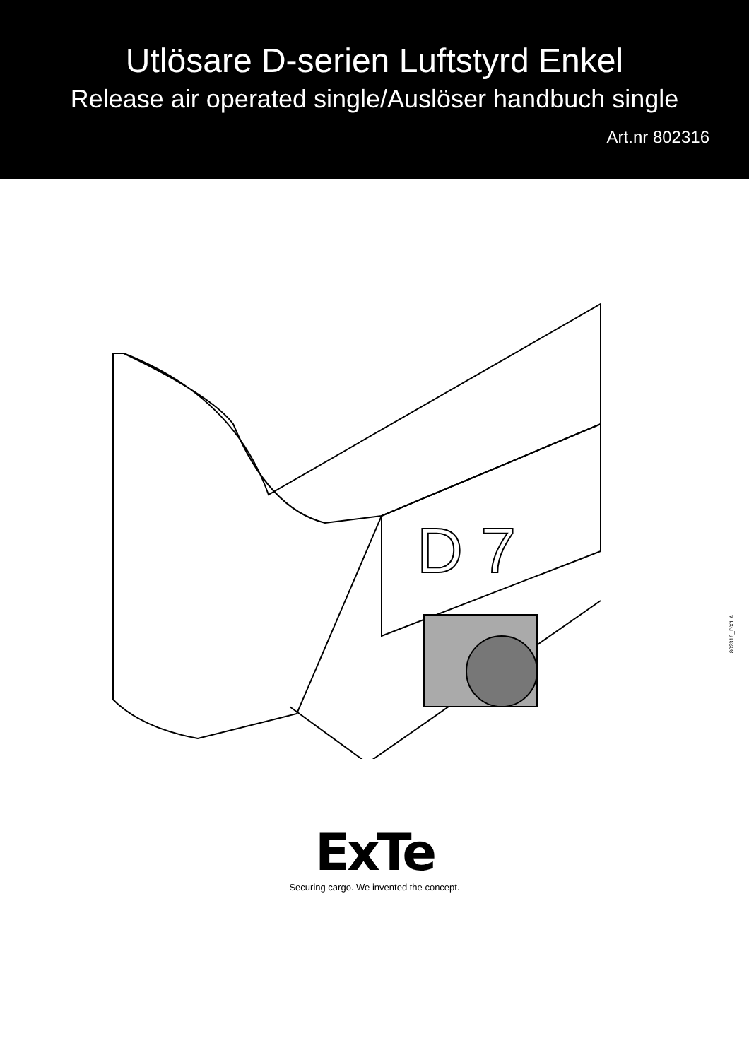Utlösare D-serien Luftstyrd Enkel
Release air operated single/Auslöser handbuch single
Art.nr 802316
D 7
802316_DX1.A
ExTe
Securing cargo. We invented the concept.